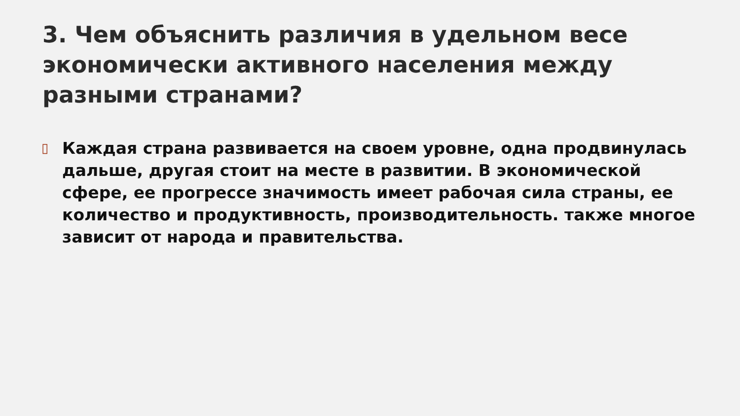3. Чем объяснить различия в удельном весе экономически активного населения между разными странами?
▯
Каждая страна развивается на своем уровне, одна продвинулась дальше, другая стоит на месте в развитии. В экономической сфере, ее прогрессе значимость имеет рабочая сила страны, ее количество и продуктивность, производительность. также многое зависит от народа и правительства.